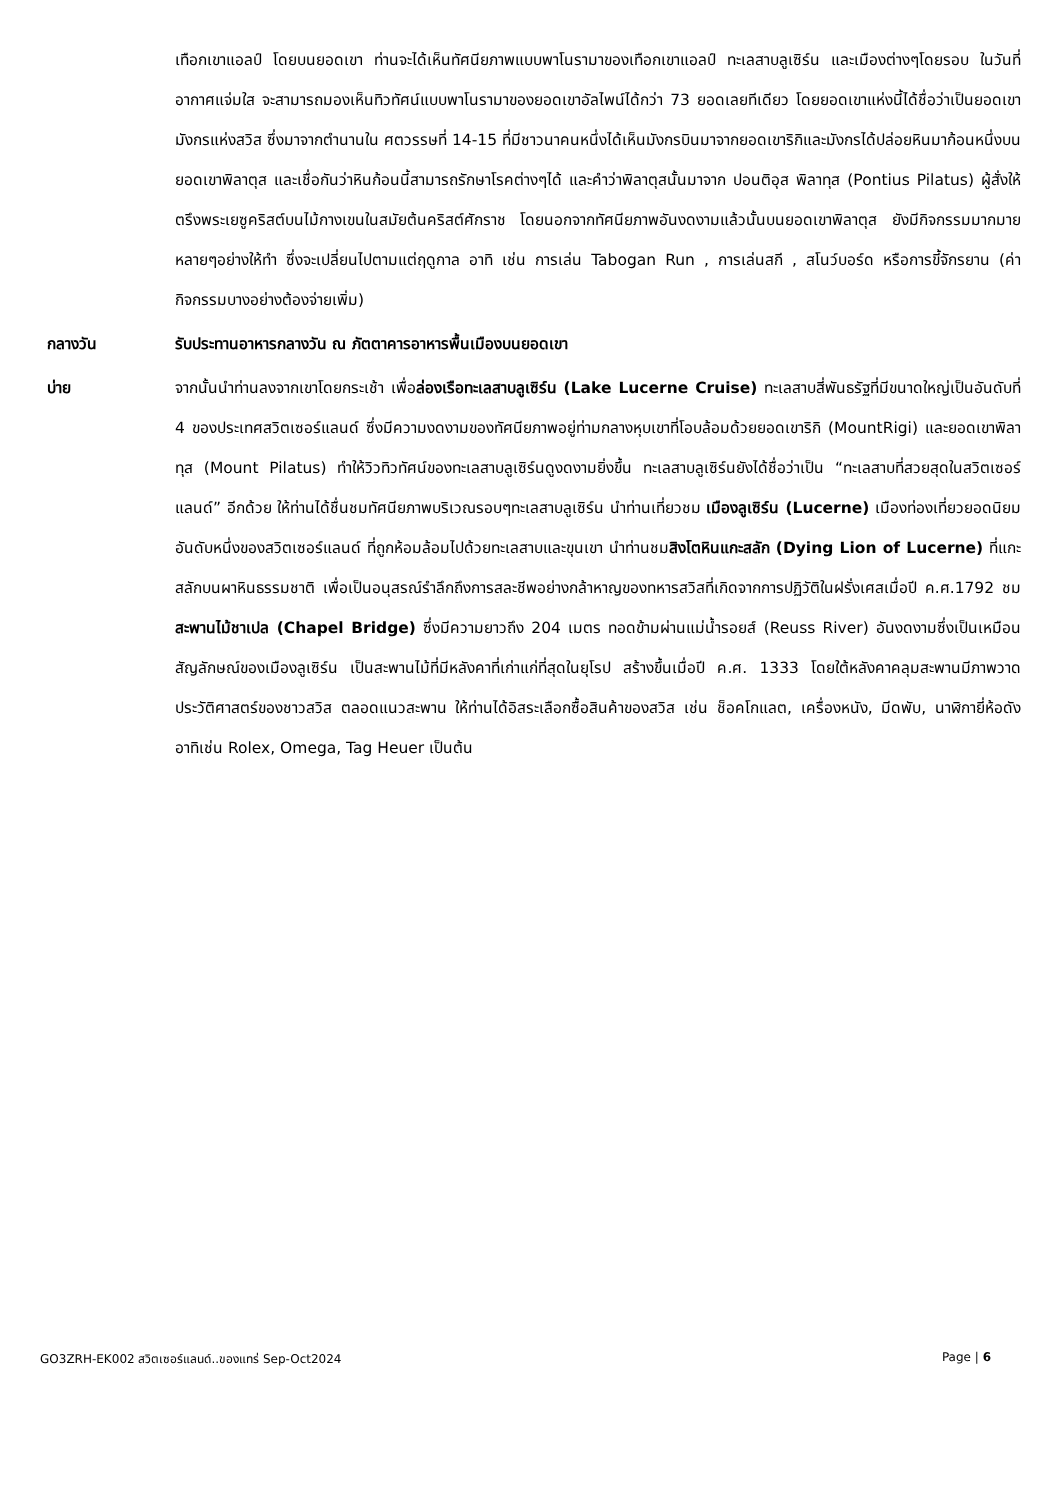เทือกเขาแอลป์ โดยบนยอดเขา ท่านจะได้เห็นทัศนียภาพแบบพาโนรามาของเทือกเขาแอลป์ ทะเลสาบลูเซิร์น และเมืองต่างๆโดยรอบ ในวันที่อากาศแจ่มใส จะสามารถมองเห็นทิวทัศน์แบบพาโนรามาของยอดเขาอัลไพน์ได้กว่า 73 ยอดเลยทีเดียว โดยยอดเขาแห่งนี้ได้ชื่อว่าเป็นยอดเขามังกรแห่งสวิส ซึ่งมาจากตำนานใน ศตวรรษที่ 14-15 ที่มีชาวนาคนหนึ่งได้เห็นมังกรบินมาจากยอดเขาริกิและมังกรได้ปล่อยหินมาก้อนหนึ่งบนยอดเขาพิลาตุส และเชื่อกันว่าหินก้อนนี้สามารถรักษาโรคต่างๆได้ และคำว่าพิลาตุสนั้นมาจาก ปอนติอุส พิลาทุส (Pontius Pilatus) ผู้สั่งให้ตรึงพระเยซูคริสต์บนไม้กางเขนในสมัยต้นคริสต์ศักราช โดยนอกจากทัศนียภาพอันงดงามแล้วนั้นบนยอดเขาพิลาตุส ยังมีกิจกรรมมากมายหลายๆอย่างให้ทำ ซึ่งจะเปลี่ยนไปตามแต่ฤดูกาล อาทิ เช่น การเล่น Tabogan Run , การเล่นสกี , สโนว์บอร์ด หรือการขี้จักรยาน (ค่ากิจกรรมบางอย่างต้องจ่ายเพิ่ม)
กลางวัน รับประทานอาหารกลางวัน ณ ภัตตาคารอาหารพื้นเมืองบนยอดเขา
บ่าย จากนั้นนำท่านลงจากเขาโดยกระเช้า เพื่อล่องเรือทะเลสาบลูเซิร์น (Lake Lucerne Cruise) ทะเลสาบสี่พันธรัฐที่มีขนาดใหญ่เป็นอันดับที่ 4 ของประเทศสวิตเซอร์แลนด์ ซึ่งมีความงดงามของทัศนียภาพอยู่ท่ามกลางหุบเขาที่โอบล้อมด้วยยอดเขาริกิ (MountRigi) และยอดเขาพิลาทุส (Mount Pilatus) ทำให้วิวทิวทัศน์ของทะเลสาบลูเซิร์นดูงดงามยิ่งขึ้น ทะเลสาบลูเซิร์นยังได้ชื่อว่าเป็น “ทะเลสาบที่สวยสุดในสวิตเซอร์แลนด์” อีกด้วย ให้ท่านได้ชื่นชมทัศนียภาพบริเวณรอบๆทะเลสาบลูเซิร์น นำท่านเที่ยวชม เมืองลูเซิร์น (Lucerne) เมืองท่องเที่ยวยอดนิยมอันดับหนึ่งของสวิตเซอร์แลนด์ ที่ถูกห้อมล้อมไปด้วยทะเลสาบและขุนเขา นำท่านชมสิงโตหินแกะสลัก (Dying Lion of Lucerne) ที่แกะสลักบนผาหินธรรมชาติ เพื่อเป็นอนุสรณ์รำลึกถึงการสละชีพอย่างกล้าหาญของทหารสวิสที่เกิดจากการปฏิวัติในฝรั่งเศสเมื่อปี ค.ศ.1792 ชมสะพานไม้ชาเปล (Chapel Bridge) ซึ่งมีความยาวถึง 204 เมตร ทอดข้ามผ่านแม่น้ำรอยส์ (Reuss River) อันงดงามซึ่งเป็นเหมือนสัญลักษณ์ของเมืองลูเซิร์น เป็นสะพานไม้ที่มีหลังคาที่เก่าแก่ที่สุดในยุโรป สร้างขึ้นเมื่อปี ค.ศ. 1333 โดยใต้หลังคาคลุมสะพานมีภาพวาดประวัติศาสตร์ของชาวสวิส ตลอดแนวสะพาน ให้ท่านได้อิสระเลือกซื้อสินค้าของสวิส เช่น ช็อคโกแลต, เครื่องหนัง, มีดพับ, นาฬิกายี่ห้อดัง อาทิเช่น Rolex, Omega, Tag Heuer เป็นต้น
GO3ZRH-EK002 สวิตเซอร์แลนด์..ของแทร่ Sep-Oct2024 Page | 6